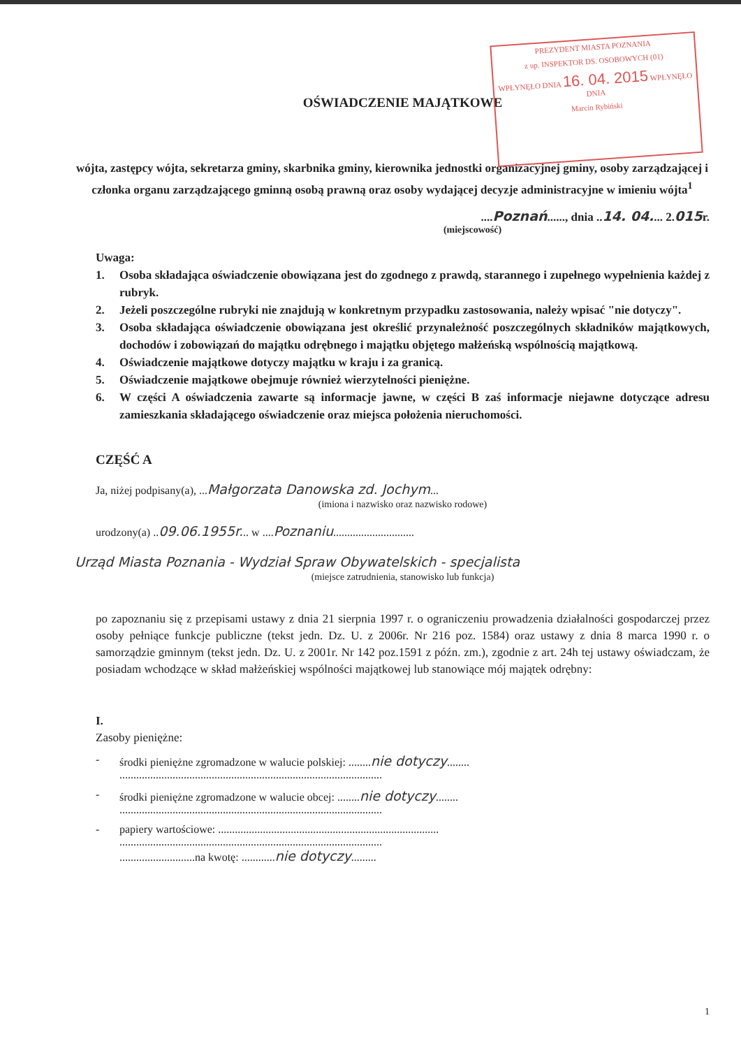PREZYDENT MIASTA POZNANIA
z up. INSPEKTOR DS. OSOBOWYCH (01)
WPŁYNĘŁO DNIA 16. 04. 2015 WPŁYNĘŁO DNIA
Marcin Rybiński
OŚWIADCZENIE MAJĄTKOWE
wójta, zastępcy wójta, sekretarza gminy, skarbnika gminy, kierownika jednostki organizacyjnej gminy, osoby zarządzającej i członka organu zarządzającego gminną osobą prawną oraz osoby wydającej decyzje administracyjne w imieniu wójta<sup>1</sup>
....Poznań......, dnia ..14. 04.... 2.015r.
(miejscowość)
Uwaga:
1. Osoba składająca oświadczenie obowiązana jest do zgodnego z prawdą, starannego i zupełnego wypełnienia każdej z rubryk.
2. Jeżeli poszczególne rubryki nie znajdują w konkretnym przypadku zastosowania, należy wpisać "nie dotyczy".
3. Osoba składająca oświadczenie obowiązana jest określić przynależność poszczególnych składników majątkowych, dochodów i zobowiązań do majątku odrębnego i majątku objętego małżeńską wspólnością majątkową.
4. Oświadczenie majątkowe dotyczy majątku w kraju i za granicą.
5. Oświadczenie majątkowe obejmuje również wierzytelności pieniężne.
6. W części A oświadczenia zawarte są informacje jawne, w części B zaś informacje niejawne dotyczące adresu zamieszkania składającego oświadczenie oraz miejsca położenia nieruchomości.
CZĘŚĆ A
Ja, niżej podpisany(a), ...Małgorzata Danowska zd. Jochym...
(imiona i nazwisko oraz nazwisko rodowe)
urodzony(a) ..09.06.1955r... w ....Poznaniu.............................
Urząd Miasta Poznania - Wydział Spraw Obywatelskich - specjalista
(miejsce zatrudnienia, stanowisko lub funkcja)
po zapoznaniu się z przepisami ustawy z dnia 21 sierpnia 1997 r. o ograniczeniu prowadzenia działalności gospodarczej przez osoby pełniące funkcje publiczne (tekst jedn. Dz. U. z 2006r. Nr 216 poz. 1584) oraz ustawy z dnia 8 marca 1990 r. o samorządzie gminnym (tekst jedn. Dz. U. z 2001r. Nr 142 poz.1591 z późn. zm.), zgodnie z art. 24h tej ustawy oświadczam, że posiadam wchodzące w skład małżeńskiej wspólności majątkowej lub stanowiące mój majątek odrębny:
I.
Zasoby pieniężne:
- środki pieniężne zgromadzone w walucie polskiej: ........nie dotyczy........
..............................................................................................
- środki pieniężne zgromadzone w walucie obcej: ........nie dotyczy........
..............................................................................................
- papiery wartościowe: ...............................................................................
..............................................................................................
...........................na kwotę: ............nie dotyczy.........
1